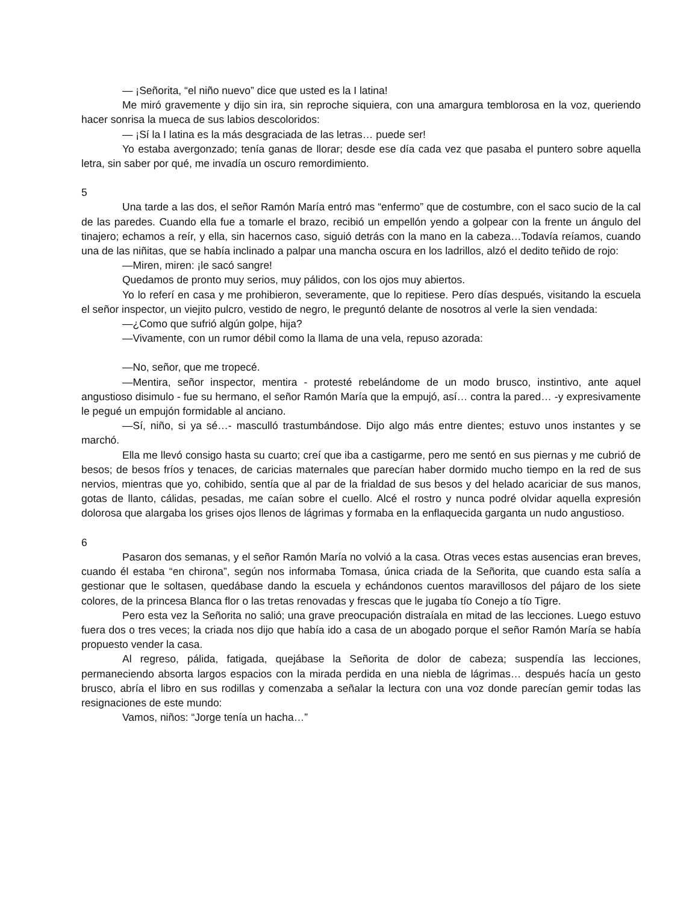— ¡Señorita, “el niño nuevo” dice que usted es la I latina!
Me miró gravemente y dijo sin ira, sin reproche siquiera, con una amargura temblorosa en la voz, queriendo hacer sonrisa la mueca de sus labios descoloridos:
— ¡Sí la I latina es la más desgraciada de las letras… puede ser!
Yo estaba avergonzado; tenía ganas de llorar; desde ese día cada vez que pasaba el puntero sobre aquella letra, sin saber por qué, me invadía un oscuro remordimiento.
5
Una tarde a las dos, el señor Ramón María entró mas “enfermo” que de costumbre, con el saco sucio de la cal de las paredes. Cuando ella fue a tomarle el brazo, recibió un empellón yendo a golpear con la frente un ángulo del tinajero; echamos a reír, y ella, sin hacernos caso, siguió detrás con la mano en la cabeza…Todavía reíamos, cuando una de las niñitas, que se había inclinado a palpar una mancha oscura en los ladrillos, alzó el dedito teñido de rojo:
—Miren, miren: ¡le sacó sangre!
Quedamos de pronto muy serios, muy pálidos, con los ojos muy abiertos.
Yo lo referí en casa y me prohibieron, severamente, que lo repitiese. Pero días después, visitando la escuela el señor inspector, un viejito pulcro, vestido de negro, le preguntó delante de nosotros al verle la sien vendada:
—¿Como que sufrió algún golpe, hija?
—Vivamente, con un rumor débil como la llama de una vela, repuso azorada:
—No, señor, que me tropecé.
—Mentira, señor inspector, mentira - protesté rebelándome de un modo brusco, instintivo, ante aquel angustioso disimulo - fue su hermano, el señor Ramón María que la empujó, así… contra la pared… -y expresivamente le pegué un empujón formidable al anciano.
—Sí, niño, si ya sé…- masculló trastumbándose. Dijo algo más entre dientes; estuvo unos instantes y se marchó.
Ella me llevó consigo hasta su cuarto; creí que iba a castigarme, pero me sentó en sus piernas y me cubrió de besos; de besos fríos y tenaces, de caricias maternales que parecían haber dormido mucho tiempo en la red de sus nervios, mientras que yo, cohibido, sentía que al par de la frialdad de sus besos y del helado acariciar de sus manos, gotas de llanto, cálidas, pesadas, me caían sobre el cuello. Alcé el rostro y nunca podré olvidar aquella expresión dolorosa que alargaba los grises ojos llenos de lágrimas y formaba en la enflaquecida garganta un nudo angustioso.
6
Pasaron dos semanas, y el señor Ramón María no volvió a la casa. Otras veces estas ausencias eran breves, cuando él estaba “en chirona”, según nos informaba Tomasa, única criada de la Señorita, que cuando esta salía a gestionar que le soltasen, quedábase dando la escuela y echándonos cuentos maravillosos del pájaro de los siete colores, de la princesa Blanca flor o las tretas renovadas y frescas que le jugaba tío Conejo a tío Tigre.
Pero esta vez la Señorita no salió; una grave preocupación distraíala en mitad de las lecciones. Luego estuvo fuera dos o tres veces; la criada nos dijo que había ido a casa de un abogado porque el señor Ramón María se había propuesto vender la casa.
Al regreso, pálida, fatigada, quejábase la Señorita de dolor de cabeza; suspendía las lecciones, permaneciendo absorta largos espacios con la mirada perdida en una niebla de lágrimas… después hacía un gesto brusco, abría el libro en sus rodillas y comenzaba a señalar la lectura con una voz donde parecían gemir todas las resignaciones de este mundo:
Vamos, niños: “Jorge tenía un hacha…”